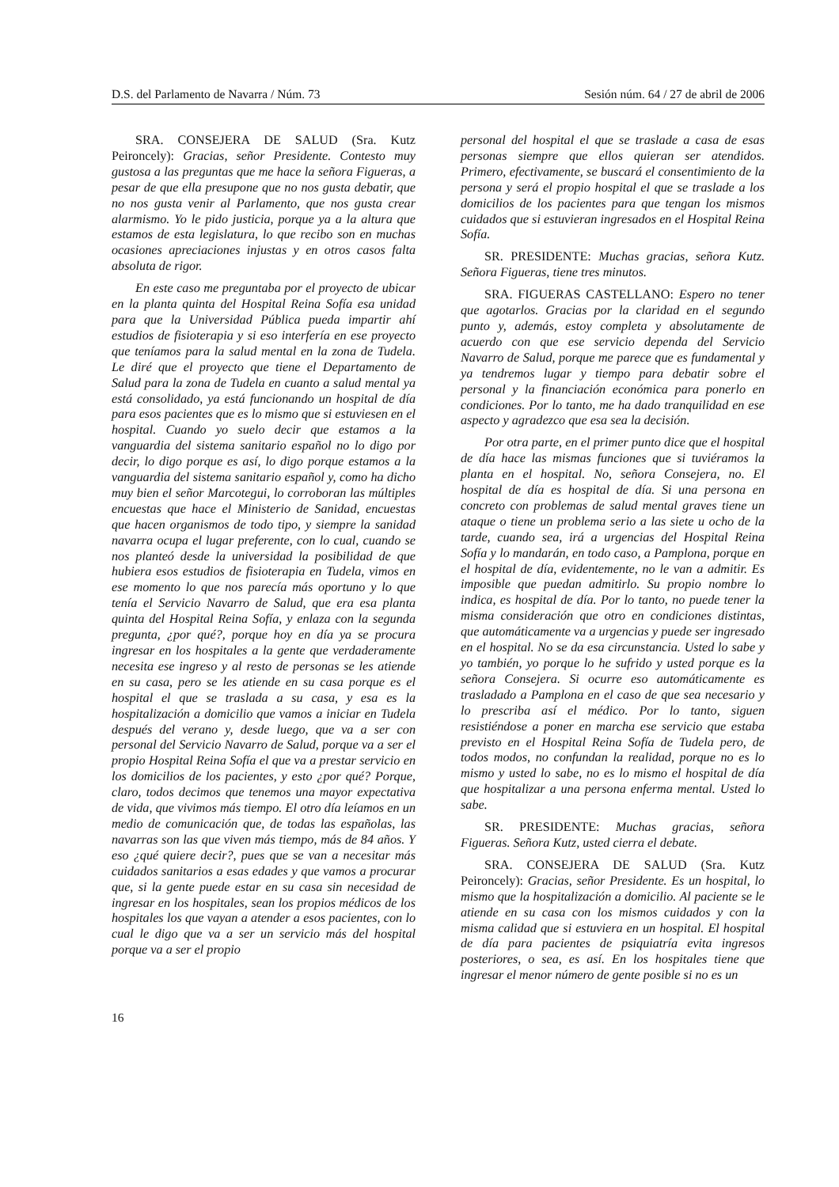D.S. del Parlamento de Navarra / Núm. 73 Sesión núm. 64 / 27 de abril de 2006
SRA. CONSEJERA DE SALUD (Sra. Kutz Peironcely): Gracias, señor Presidente. Contesto muy gustosa a las preguntas que me hace la señora Figueras, a pesar de que ella presupone que no nos gusta debatir, que no nos gusta venir al Parlamento, que nos gusta crear alarmismo. Yo le pido justicia, porque ya a la altura que estamos de esta legislatura, lo que recibo son en muchas ocasiones apreciaciones injustas y en otros casos falta absoluta de rigor.
En este caso me preguntaba por el proyecto de ubicar en la planta quinta del Hospital Reina Sofía esa unidad para que la Universidad Pública pueda impartir ahí estudios de fisioterapia y si eso interfería en ese proyecto que teníamos para la salud mental en la zona de Tudela. Le diré que el proyecto que tiene el Departamento de Salud para la zona de Tudela en cuanto a salud mental ya está consolidado, ya está funcionando un hospital de día para esos pacientes que es lo mismo que si estuviesen en el hospital. Cuando yo suelo decir que estamos a la vanguardia del sistema sanitario español no lo digo por decir, lo digo porque es así, lo digo porque estamos a la vanguardia del sistema sanitario español y, como ha dicho muy bien el señor Marcotegui, lo corroboran las múltiples encuestas que hace el Ministerio de Sanidad, encuestas que hacen organismos de todo tipo, y siempre la sanidad navarra ocupa el lugar preferente, con lo cual, cuando se nos planteó desde la universidad la posibilidad de que hubiera esos estudios de fisioterapia en Tudela, vimos en ese momento lo que nos parecía más oportuno y lo que tenía el Servicio Navarro de Salud, que era esa planta quinta del Hospital Reina Sofía, y enlaza con la segunda pregunta, ¿por qué?, porque hoy en día ya se procura ingresar en los hospitales a la gente que verdaderamente necesita ese ingreso y al resto de personas se les atiende en su casa, pero se les atiende en su casa porque es el hospital el que se traslada a su casa, y esa es la hospitalización a domicilio que vamos a iniciar en Tudela después del verano y, desde luego, que va a ser con personal del Servicio Navarro de Salud, porque va a ser el propio Hospital Reina Sofía el que va a prestar servicio en los domicilios de los pacientes, y esto ¿por qué? Porque, claro, todos decimos que tenemos una mayor expectativa de vida, que vivimos más tiempo. El otro día leíamos en un medio de comunicación que, de todas las españolas, las navarras son las que viven más tiempo, más de 84 años. Y eso ¿qué quiere decir?, pues que se van a necesitar más cuidados sanitarios a esas edades y que vamos a procurar que, si la gente puede estar en su casa sin necesidad de ingresar en los hospitales, sean los propios médicos de los hospitales los que vayan a atender a esos pacientes, con lo cual le digo que va a ser un servicio más del hospital porque va a ser el propio
personal del hospital el que se traslade a casa de esas personas siempre que ellos quieran ser atendidos. Primero, efectivamente, se buscará el consentimiento de la persona y será el propio hospital el que se traslade a los domicilios de los pacientes para que tengan los mismos cuidados que si estuvieran ingresados en el Hospital Reina Sofía.
SR. PRESIDENTE: Muchas gracias, señora Kutz. Señora Figueras, tiene tres minutos.
SRA. FIGUERAS CASTELLANO: Espero no tener que agotarlos. Gracias por la claridad en el segundo punto y, además, estoy completa y absolutamente de acuerdo con que ese servicio dependa del Servicio Navarro de Salud, porque me parece que es fundamental y ya tendremos lugar y tiempo para debatir sobre el personal y la financiación económica para ponerlo en condiciones. Por lo tanto, me ha dado tranquilidad en ese aspecto y agradezco que esa sea la decisión.
Por otra parte, en el primer punto dice que el hospital de día hace las mismas funciones que si tuviéramos la planta en el hospital. No, señora Consejera, no. El hospital de día es hospital de día. Si una persona en concreto con problemas de salud mental graves tiene un ataque o tiene un problema serio a las siete u ocho de la tarde, cuando sea, irá a urgencias del Hospital Reina Sofía y lo mandarán, en todo caso, a Pamplona, porque en el hospital de día, evidentemente, no le van a admitir. Es imposible que puedan admitirlo. Su propio nombre lo indica, es hospital de día. Por lo tanto, no puede tener la misma consideración que otro en condiciones distintas, que automáticamente va a urgencias y puede ser ingresado en el hospital. No se da esa circunstancia. Usted lo sabe y yo también, yo porque lo he sufrido y usted porque es la señora Consejera. Si ocurre eso automáticamente es trasladado a Pamplona en el caso de que sea necesario y lo prescriba así el médico. Por lo tanto, siguen resistiéndose a poner en marcha ese servicio que estaba previsto en el Hospital Reina Sofía de Tudela pero, de todos modos, no confundan la realidad, porque no es lo mismo y usted lo sabe, no es lo mismo el hospital de día que hospitalizar a una persona enferma mental. Usted lo sabe.
SR. PRESIDENTE: Muchas gracias, señora Figueras. Señora Kutz, usted cierra el debate.
SRA. CONSEJERA DE SALUD (Sra. Kutz Peironcely): Gracias, señor Presidente. Es un hospital, lo mismo que la hospitalización a domicilio. Al paciente se le atiende en su casa con los mismos cuidados y con la misma calidad que si estuviera en un hospital. El hospital de día para pacientes de psiquiatría evita ingresos posteriores, o sea, es así. En los hospitales tiene que ingresar el menor número de gente posible si no es un
16